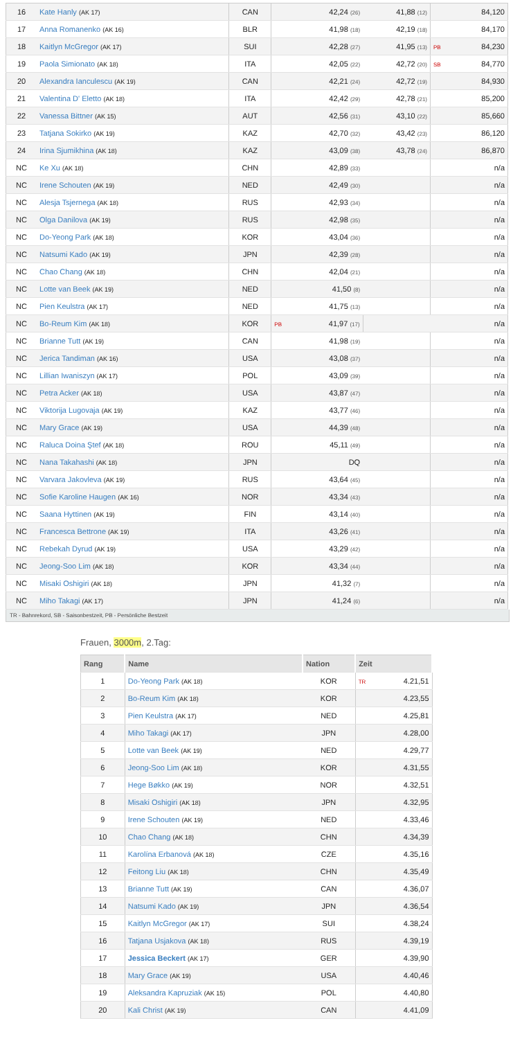| 16 | Kate Hanly (AK 17) | CAN | 42,24 (26) | | 41,88 (12) | | 84,120 |
| 17 | Anna Romanenko (AK 16) | BLR | 41,98 (18) | | 42,19 (18) | | 84,170 |
| 18 | Kaitlyn McGregor (AK 17) | SUI | 42,28 (27) | | 41,95 (13) | PB | 84,230 |
| 19 | Paola Simionato (AK 18) | ITA | 42,05 (22) | | 42,72 (20) | SB | 84,770 |
| 20 | Alexandra Ianculescu (AK 19) | CAN | 42,21 (24) | | 42,72 (19) | | 84,930 |
| 21 | Valentina D' Eletto (AK 18) | ITA | 42,42 (29) | | 42,78 (21) | | 85,200 |
| 22 | Vanessa Bittner (AK 15) | AUT | 42,56 (31) | | 43,10 (22) | | 85,660 |
| 23 | Tatjana Sokirko (AK 19) | KAZ | 42,70 (32) | | 43,42 (23) | | 86,120 |
| 24 | Irina Sjumikhina (AK 18) | KAZ | 43,09 (38) | | 43,78 (24) | | 86,870 |
| NC | Ke Xu (AK 18) | CHN | 42,89 (33) | | | | n/a |
| NC | Irene Schouten (AK 19) | NED | 42,49 (30) | | | | n/a |
| NC | Alesja Tsjernega (AK 18) | RUS | 42,93 (34) | | | | n/a |
| NC | Olga Danilova (AK 19) | RUS | 42,98 (35) | | | | n/a |
| NC | Do-Yeong Park (AK 18) | KOR | 43,04 (36) | | | | n/a |
| NC | Natsumi Kado (AK 19) | JPN | 42,39 (28) | | | | n/a |
| NC | Chao Chang (AK 18) | CHN | 42,04 (21) | | | | n/a |
| NC | Lotte van Beek (AK 19) | NED | 41,50 (8) | | | | n/a |
| NC | Pien Keulstra (AK 17) | NED | 41,75 (13) | | | | n/a |
| NC | Bo-Reum Kim (AK 18) | KOR | PB | 41,97 (17) | | | n/a |
| NC | Brianne Tutt (AK 19) | CAN | 41,98 (19) | | | | n/a |
| NC | Jerica Tandiman (AK 16) | USA | 43,08 (37) | | | | n/a |
| NC | Lillian Iwaniszyn (AK 17) | POL | 43,09 (39) | | | | n/a |
| NC | Petra Acker (AK 18) | USA | 43,87 (47) | | | | n/a |
| NC | Viktorija Lugovaja (AK 19) | KAZ | 43,77 (46) | | | | n/a |
| NC | Mary Grace (AK 19) | USA | 44,39 (48) | | | | n/a |
| NC | Raluca Doina Ştef (AK 18) | ROU | 45,11 (49) | | | | n/a |
| NC | Nana Takahashi (AK 18) | JPN | DQ | | | | n/a |
| NC | Varvara Jakovleva (AK 19) | RUS | 43,64 (45) | | | | n/a |
| NC | Sofie Karoline Haugen (AK 16) | NOR | 43,34 (43) | | | | n/a |
| NC | Saana Hyttinen (AK 19) | FIN | 43,14 (40) | | | | n/a |
| NC | Francesca Bettrone (AK 19) | ITA | 43,26 (41) | | | | n/a |
| NC | Rebekah Dyrud (AK 19) | USA | 43,29 (42) | | | | n/a |
| NC | Jeong-Soo Lim (AK 18) | KOR | 43,34 (44) | | | | n/a |
| NC | Misaki Oshigiri (AK 18) | JPN | 41,32 (7) | | | | n/a |
| NC | Miho Takagi (AK 17) | JPN | 41,24 (6) | | | | n/a |
TR - Bahnrekord, SB - Saisonbestzeit, PB - Persönliche Bestzeit
Frauen, 3000m, 2.Tag:
| Rang | Name | Nation | Zeit | |
| --- | --- | --- | --- | --- |
| 1 | Do-Yeong Park (AK 18) | KOR | TR | 4.21,51 |
| 2 | Bo-Reum Kim (AK 18) | KOR | | 4.23,55 |
| 3 | Pien Keulstra (AK 17) | NED | | 4.25,81 |
| 4 | Miho Takagi (AK 17) | JPN | | 4.28,00 |
| 5 | Lotte van Beek (AK 19) | NED | | 4.29,77 |
| 6 | Jeong-Soo Lim (AK 18) | KOR | | 4.31,55 |
| 7 | Hege Bøkko (AK 19) | NOR | | 4.32,51 |
| 8 | Misaki Oshigiri (AK 18) | JPN | | 4.32,95 |
| 9 | Irene Schouten (AK 19) | NED | | 4.33,46 |
| 10 | Chao Chang (AK 18) | CHN | | 4.34,39 |
| 11 | Karolína Erbanová (AK 18) | CZE | | 4.35,16 |
| 12 | Feitong Liu (AK 18) | CHN | | 4.35,49 |
| 13 | Brianne Tutt (AK 19) | CAN | | 4.36,07 |
| 14 | Natsumi Kado (AK 19) | JPN | | 4.36,54 |
| 15 | Kaitlyn McGregor (AK 17) | SUI | | 4.38,24 |
| 16 | Tatjana Usjakova (AK 18) | RUS | | 4.39,19 |
| 17 | Jessica Beckert (AK 17) | GER | | 4.39,90 |
| 18 | Mary Grace (AK 19) | USA | | 4.40,46 |
| 19 | Aleksandra Kapruziak (AK 15) | POL | | 4.40,80 |
| 20 | Kali Christ (AK 19) | CAN | | 4.41,09 |